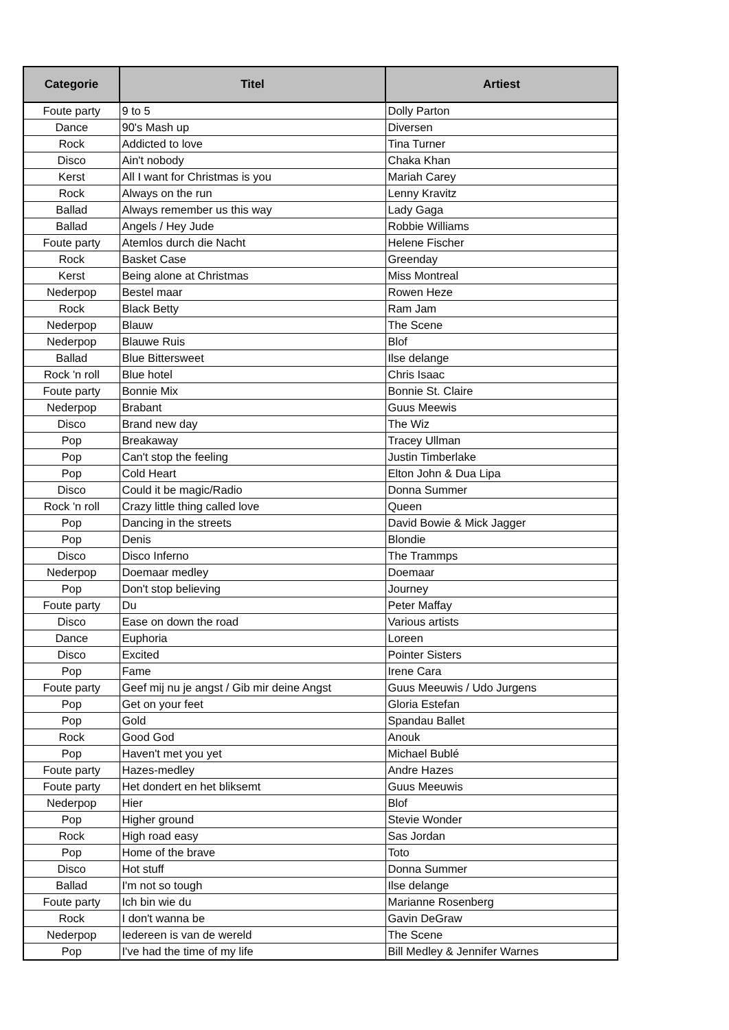| Categorie | Titel | Artiest |
| --- | --- | --- |
| Foute party | 9 to 5 | Dolly Parton |
| Dance | 90's Mash up | Diversen |
| Rock | Addicted to love | Tina Turner |
| Disco | Ain't nobody | Chaka Khan |
| Kerst | All I want for Christmas is you | Mariah Carey |
| Rock | Always on the run | Lenny Kravitz |
| Ballad | Always remember us this way | Lady Gaga |
| Ballad | Angels / Hey Jude | Robbie Williams |
| Foute party | Atemlos durch die Nacht | Helene Fischer |
| Rock | Basket Case | Greenday |
| Kerst | Being alone at Christmas | Miss Montreal |
| Nederpop | Bestel maar | Rowen Heze |
| Rock | Black Betty | Ram Jam |
| Nederpop | Blauw | The Scene |
| Nederpop | Blauwe Ruis | Blof |
| Ballad | Blue Bittersweet | Ilse delange |
| Rock 'n roll | Blue hotel | Chris Isaac |
| Foute party | Bonnie Mix | Bonnie St. Claire |
| Nederpop | Brabant | Guus Meewis |
| Disco | Brand new day | The Wiz |
| Pop | Breakaway | Tracey Ullman |
| Pop | Can't stop the feeling | Justin Timberlake |
| Pop | Cold Heart | Elton John & Dua Lipa |
| Disco | Could it be magic/Radio | Donna Summer |
| Rock 'n roll | Crazy little thing called love | Queen |
| Pop | Dancing in the streets | David Bowie & Mick Jagger |
| Pop | Denis | Blondie |
| Disco | Disco Inferno | The Trammps |
| Nederpop | Doemaar medley | Doemaar |
| Pop | Don't stop believing | Journey |
| Foute party | Du | Peter Maffay |
| Disco | Ease on down the road | Various artists |
| Dance | Euphoria | Loreen |
| Disco | Excited | Pointer Sisters |
| Pop | Fame | Irene Cara |
| Foute party | Geef mij nu je angst / Gib mir deine Angst | Guus Meeuwis / Udo Jurgens |
| Pop | Get on your feet | Gloria Estefan |
| Pop | Gold | Spandau Ballet |
| Rock | Good God | Anouk |
| Pop | Haven't met you yet | Michael Bublé |
| Foute party | Hazes-medley | Andre Hazes |
| Foute party | Het dondert en het bliksemt | Guus Meeuwis |
| Nederpop | Hier | Blof |
| Pop | Higher ground | Stevie Wonder |
| Rock | High road easy | Sas Jordan |
| Pop | Home of the brave | Toto |
| Disco | Hot stuff | Donna Summer |
| Ballad | I'm not so tough | Ilse delange |
| Foute party | Ich bin wie du | Marianne Rosenberg |
| Rock | I don't wanna be | Gavin DeGraw |
| Nederpop | Iedereen is van de wereld | The Scene |
| Pop | I've had the time of my life | Bill Medley & Jennifer Warnes |